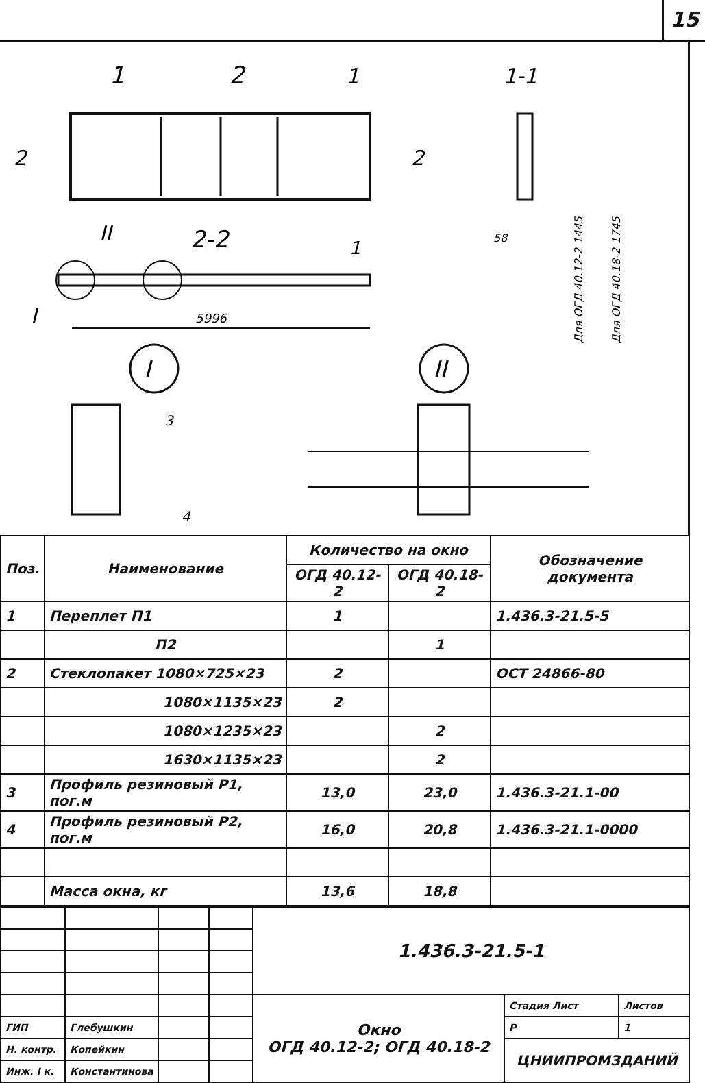15
1
2
1
1-1
2
2
II
2-2
1
I
5996
58
I
II
3
4
Для ОГД 40.12-2 1445
Для ОГД 40.18-2 1745
| Поз. | Наименование | Количество на окно | | Обозначение документа |
| --- | --- | --- | --- | --- |
| | | ОГД 40.12-2 | ОГД 40.18-2 | |
| 1 | Переплет П1 | 1 | | 1.436.3-21.5-5 |
| | П2 | | 1 | |
| 2 | Стеклопакет 1080×725×23 | 2 | | ОСТ 24866-80 |
| | 1080×1135×23 | 2 | | |
| | 1080×1235×23 | | 2 | |
| | 1630×1135×23 | | 2 | |
| 3 | Профиль резиновый Р1, пог.м | 13,0 | 23,0 | 1.436.3-21.1-00 |
| 4 | Профиль резиновый Р2, пог.м | 16,0 | 20,8 | 1.436.3-21.1-0000 |
| | Масса окна, кг | 13,6 | 18,8 | |
| | | | | 1.436.3-21.5-1 | | |
| | | | | Окно ОГД 40.12-2; ОГД 40.18-2 | Стадия Лист | Листов |
| ГИП | Глебушкин | | | | Р | 1 |
| Н. контр. | Копейкин | | | | ЦНИИПРОМЗДАНИЙ | |
| Инж. I к. | Константинова | | | | | |